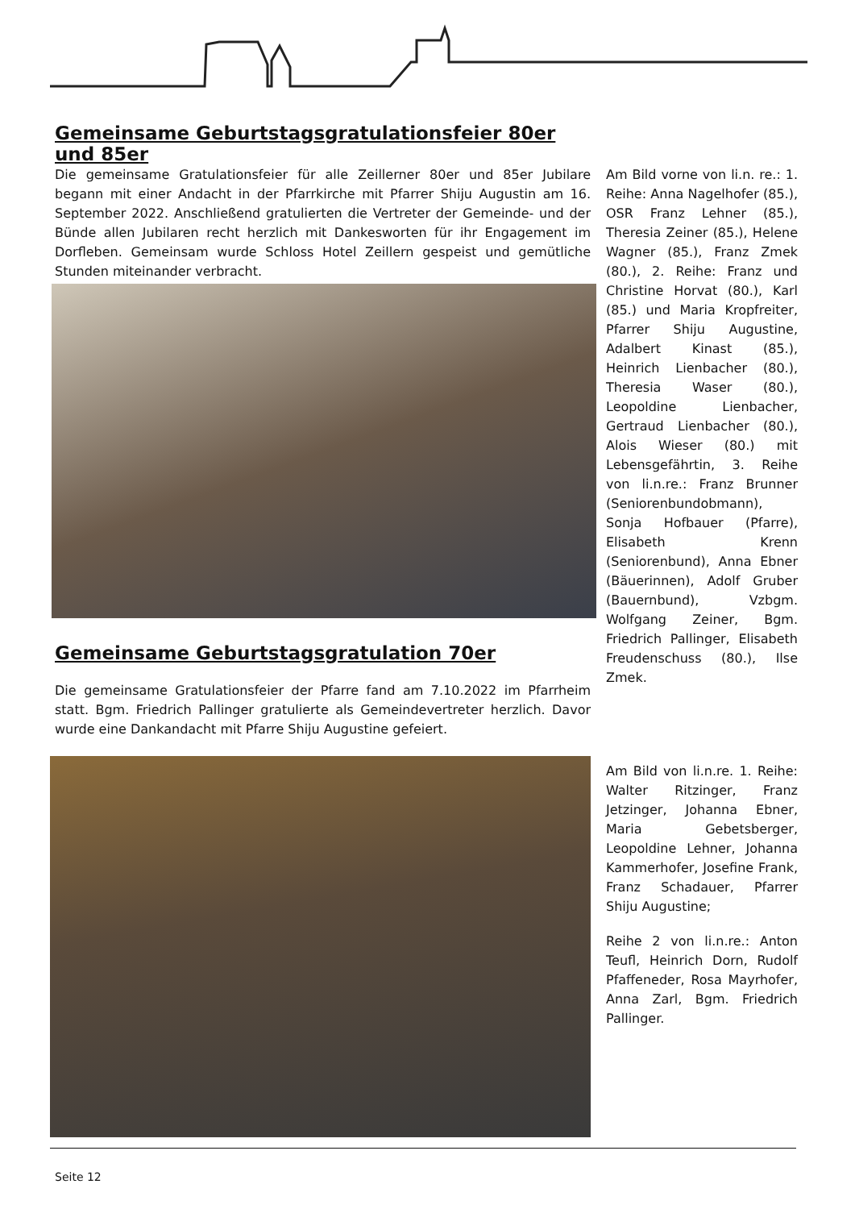Gemeinsame Geburtstagsgratulationsfeier 80er und 85er
Die gemeinsame Gratulationsfeier für alle Zeillerner 80er und 85er Jubilare begann mit einer Andacht in der Pfarrkirche mit Pfarrer Shiju Augustin am 16. September 2022. Anschließend gratulierten die Vertreter der Gemeinde- und der Bünde allen Jubilaren recht herzlich mit Dankesworten für ihr Engagement im Dorfleben. Gemeinsam wurde Schloss Hotel Zeillern gespeist und gemütliche Stunden miteinander verbracht.
Am Bild vorne von li.n. re.: 1. Reihe: Anna Nagelhofer (85.), OSR Franz Lehner (85.), Theresia Zeiner (85.), Helene Wagner (85.), Franz Zmek (80.), 2. Reihe: Franz und Christine Horvat (80.), Karl (85.) und Maria Kropfreiter, Pfarrer Shiju Augustine, Adalbert Kinast (85.), Heinrich Lienbacher (80.), Theresia Waser (80.), Leopoldine Lienbacher, Gertraud Lienbacher (80.), Alois Wieser (80.) mit Lebensgefährtin, 3. Reihe von li.n.re.: Franz Brunner (Seniorenbundobmann), Sonja Hofbauer (Pfarre), Elisabeth Krenn (Seniorenbund), Anna Ebner (Bäuerinnen), Adolf Gruber (Bauernbund), Vzbgm. Wolfgang Zeiner, Bgm. Friedrich Pallinger, Elisabeth Freudenschuss (80.), Ilse Zmek.
Gemeinsame Geburtstagsgratulation 70er
Die gemeinsame Gratulationsfeier der Pfarre fand am 7.10.2022 im Pfarrheim statt. Bgm. Friedrich Pallinger gratulierte als Gemeindevertreter herzlich. Davor wurde eine Dankandacht mit Pfarre Shiju Augustine gefeiert.
Am Bild von li.n.re. 1. Reihe: Walter Ritzinger, Franz Jetzinger, Johanna Ebner, Maria Gebetsberger, Leopoldine Lehner, Johanna Kammerhofer, Josefine Frank, Franz Schadauer, Pfarrer Shiju Augustine;
Reihe 2 von li.n.re.: Anton Teufl, Heinrich Dorn, Rudolf Pfaffeneder, Rosa Mayrhofer, Anna Zarl, Bgm. Friedrich Pallinger.
Seite 12